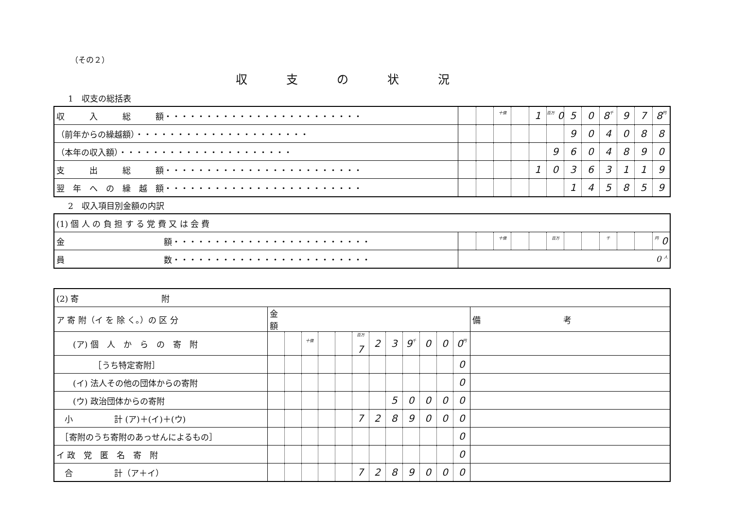（その２）
収支の状況
1　収支の総括表
| 収 入 総 額・・・・・・・・・・・・・・・・・・・・・・・・ | | | 十億 | | 1 | 百万 0 | 5 | 0 | 8 千 | 9 | 7 | 8 円 |
| （前年からの繰越額）・・・・・・・・・・・・・・・・・・・・・ | | | | | | | 9 | 0 | 4 | 0 | 8 | 8 |
| （本年の収入額）・・・・・・・・・・・・・・・・・・・・・ | | | | | | 9 | 6 | 0 | 4 | 8 | 9 | 0 |
| 支 出 総 額・・・・・・・・・・・・・・・・・・・・・・・・ | | | | | 1 | 0 | 3 | 6 | 3 | 1 | 1 | 9 |
| 翌 年 へ の 繰 越 額・・・・・・・・・・・・・・・・・・・・・・・・ | | | | | | | 1 | 4 | 5 | 8 | 5 | 9 |
2　収入項目別金額の内訳
| (1) 個 人 の 負 担 す る 党 費 又 は 会 費 | | | | | | | | | | | | |
| 金 額・・・・・・・・・・・・・・・・・・・・・・・・ | | | 十億 | | | 百万 | | | 千 | | | 円 0 |
| 員 数・・・・・・・・・・・・・・・・・・・・・・・・ | 0 人 | | | | | | | | | | | |
| (2) 寄 附 | | | | | | | | | | | | | |
| ア 寄 附（イ を 除 く。）の 区 分 | 金 額 | | | | | | | | | | | | 備 考 |
| (ア) 個 人 か ら の 寄 附 | | | 十億 | | | 百万 7 | 2 | 3 | 9 千 | 0 | 0 | 0 円 | |
| ［うち特定寄附］ | | | | | | | | | | | | 0 | |
| (イ) 法人その他の団体からの寄附 | | | | | | | | | | | | 0 | |
| (ウ) 政治団体からの寄附 | | | | | | | | 5 | 0 | 0 | 0 | 0 | |
| 小 計 (ア)＋(イ)＋(ウ) | | | | | | 7 | 2 | 8 | 9 | 0 | 0 | 0 | |
| ［寄附のうち寄附のあっせんによるもの］ | | | | | | | | | | | | 0 | |
| イ 政 党 匿 名 寄 附 | | | | | | | | | | | | 0 | |
| 合 計（ア＋イ） | | | | | | 7 | 2 | 8 | 9 | 0 | 0 | 0 | |